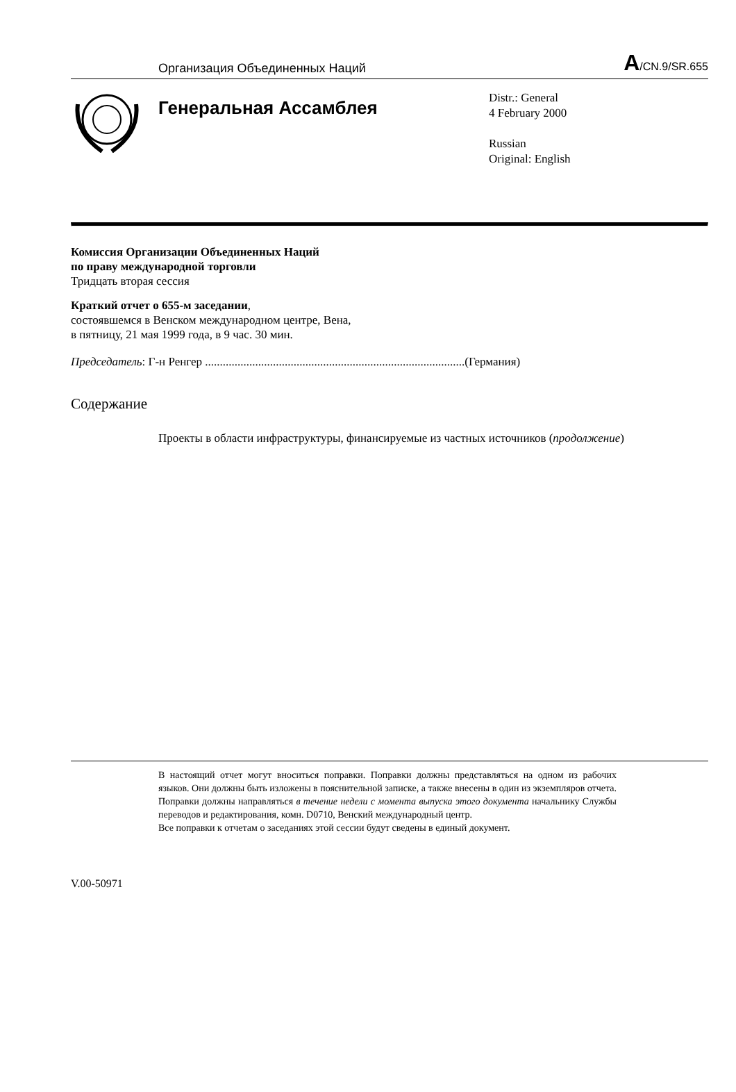Организация Объединенных Наций A/CN.9/SR.655
Генеральная Ассамблея
Distr.: General
4 February 2000
Russian
Original: English
Комиссия Организации Объединенных Наций
по праву международной торговли
Тридцать вторая сессия
Краткий отчет о 655-м заседании,
состоявшемся в Венском международном центре, Вена,
в пятницу, 21 мая 1999 года, в 9 час. 30 мин.
Председатель: Г-н Ренгер ........................................................................................(Германия)
Содержание
Проекты в области инфраструктуры, финансируемые из частных источников (продолжение)
В настоящий отчет могут вноситься поправки. Поправки должны представляться на одном из рабочих языков. Они должны быть изложены в пояснительной записке, а также внесены в один из экземпляров отчета. Поправки должны направляться в течение недели с момента выпуска этого документа начальнику Службы переводов и редактирования, комн. D0710, Венский международный центр.
Все поправки к отчетам о заседаниях этой сессии будут сведены в единый документ.
V.00-50971